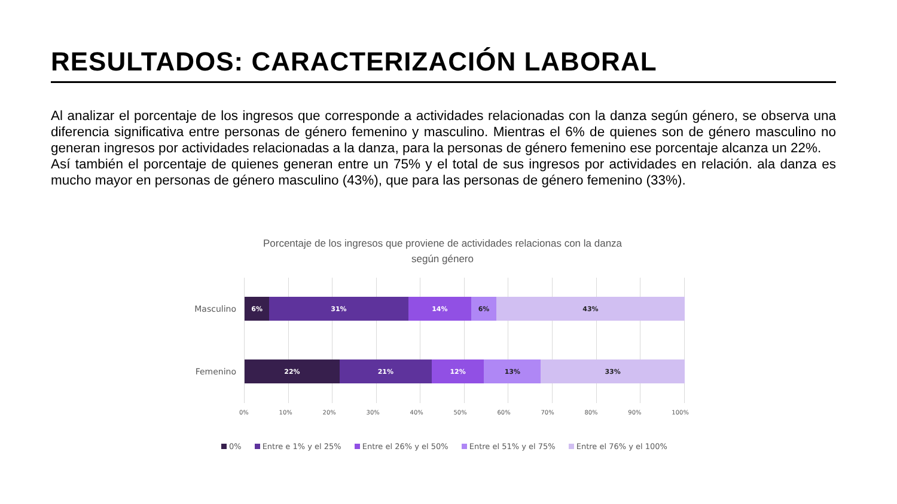RESULTADOS: CARACTERIZACIÓN LABORAL
Al analizar el porcentaje de los ingresos que corresponde a actividades relacionadas con la danza según género, se observa una diferencia significativa entre personas de género femenino y masculino. Mientras el 6% de quienes son de género masculino no generan ingresos por actividades relacionadas a la danza, para la personas de género femenino ese porcentaje alcanza un 22%.
Así también el porcentaje de quienes generan entre un 75% y el total de sus ingresos por actividades en relación. ala danza es mucho mayor en personas de género masculino (43%), que para las personas de género femenino (33%).
Porcentaje de los ingresos que proviene de actividades relacionas con la danza
según género
Masculino
6% 31% 14% 6% 43%
Femenino
22% 21% 12% 13% 33%
0% 10% 20% 30% 40% 50% 60% 70% 80% 90% 100%
0% Entre e 1% y el 25% Entre el 26% y el 50% Entre el 51% y el 75% Entre el 76% y el 100%